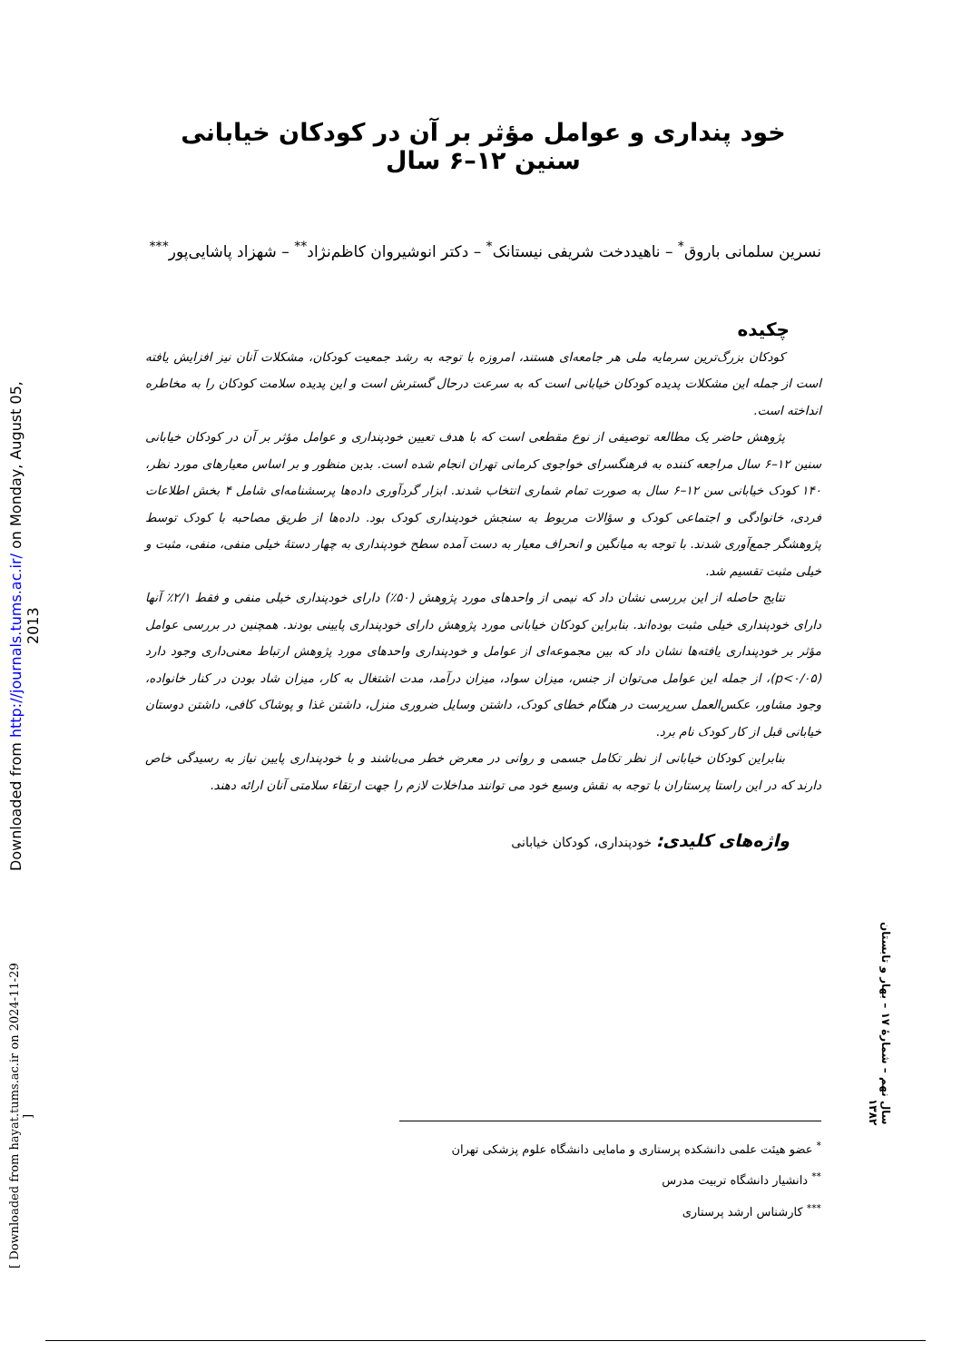خود پنداری و عوامل مؤثر بر آن در کودکان خیابانی سنین ۱۲–۶ سال
نسرین سلمانی باروق<sup>*</sup> – ناهیددخت شریفی نیستانک<sup>*</sup> – دکتر انوشیروان کاظم‌نژاد<sup>**</sup> – شهزاد پاشایی‌پور<sup>***</sup>
چکیده
کودکان بزرگ‌ترین سرمایه ملی هر جامعه‌ای هستند، امروزه با توجه به رشد جمعیت کودکان، مشکلات آنان نیز افزایش یافته است از جمله این مشکلات پدیده کودکان خیابانی است که به سرعت درحال گسترش است و این پدیده سلامت کودکان را به مخاطره انداخته است.
پژوهش حاضر یک مطالعه توصیفی از نوع مقطعی است که با هدف تعیین خودپنداری و عوامل مؤثر بر آن در کودکان خیابانی سنین ۱۲–۶ سال مراجعه کننده به فرهنگسرای خواجوی کرمانی تهران انجام شده است. بدین منظور و بر اساس معیارهای مورد نظر، ۱۴۰ کودک خیابانی سن ۱۲–۶ سال به صورت تمام شماری انتخاب شدند. ابزار گردآوری داده‌ها پرسشنامه‌ای شامل ۴ بخش اطلاعات فردی، خانوادگی و اجتماعی کودک و سؤالات مربوط به سنجش خودپنداری کودک بود. داده‌ها از طریق مصاحبه با کودک توسط پژوهشگر جمع‌آوری شدند. با توجه به میانگین و انحراف معیار به دست آمده سطح خودپنداری به چهار دستهٔ خیلی منفی، منفی، مثبت و خیلی مثبت تقسیم شد.
نتایج حاصله از این بررسی نشان داد که نیمی از واحدهای مورد پژوهش (۵۰٪) دارای خودپنداری خیلی منفی و فقط ۲/۱٪ آنها دارای خودپنداری خیلی مثبت بوده‌اند. بنابراین کودکان خیابانی مورد پژوهش دارای خودپنداری پایینی بودند. همچنین در بررسی عوامل مؤثر بر خودپنداری یافته‌ها نشان داد که بین مجموعه‌ای از عوامل و خودپنداری واحدهای مورد پژوهش ارتباط معنی‌داری وجود دارد (p<۰/۰۵)، از جمله این عوامل می‌توان از جنس، میزان سواد، میزان درآمد، مدت اشتغال به کار، میزان شاد بودن در کنار خانواده، وجود مشاور، عکس‌العمل سرپرست در هنگام خطای کودک، داشتن وسایل ضروری منزل، داشتن غذا و پوشاک کافی، داشتن دوستان خیابانی قبل از کار کودک نام برد.
بنابراین کودکان خیابانی از نظر تکامل جسمی و روانی در معرض خطر می‌باشند و با خودپنداری پایین نیاز به رسیدگی خاص دارند که در این راستا پرستاران با توجه به نقش وسیع خود می توانند مداخلات لازم را جهت ارتقاء سلامتی آنان ارائه دهند.
واژه‌های کلیدی: خودپنداری، کودکان خیابانی
<sup>*</sup> عضو هیئت علمی دانشکده پرستاری و مامایی دانشگاه علوم پزشکی تهران
<sup>**</sup> دانشیار دانشگاه تربیت مدرس
<sup>***</sup> کارشناس ارشد پرستاری
Downloaded from http://journals.tums.ac.ir/ on Monday, August 05, 2013
[ Downloaded from hayat.tums.ac.ir on 2024-11-29 ]
سال نهم – شمارهٔ ۱۷ – بهار و تابستان ۱۳۸۲